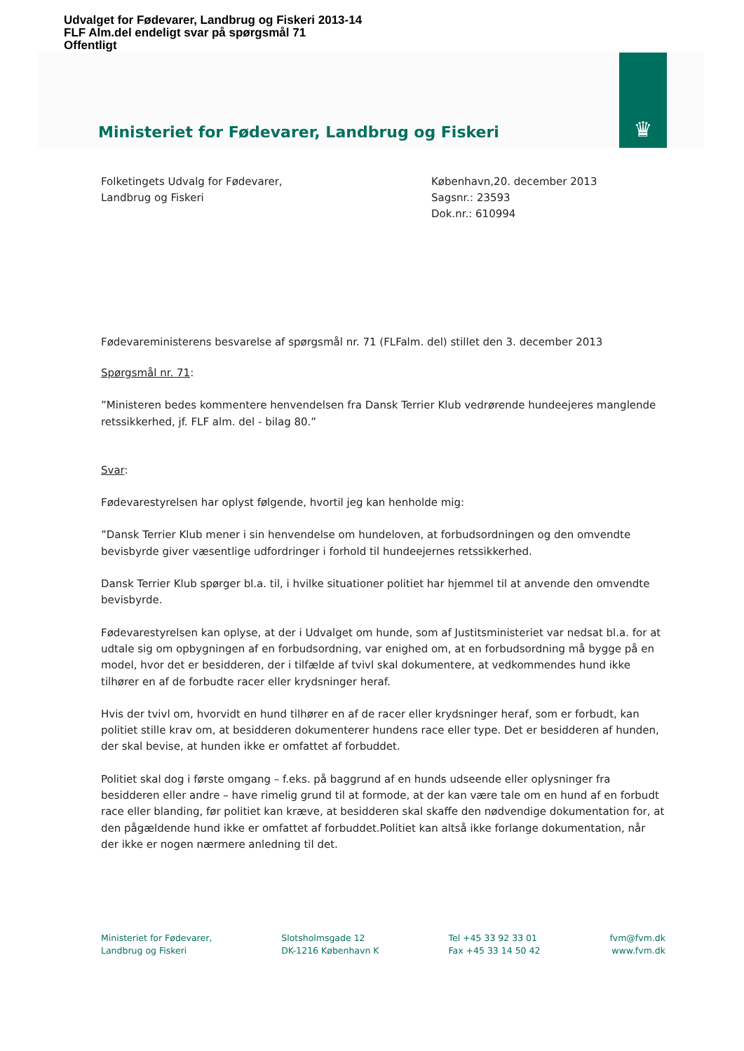Udvalget for Fødevarer, Landbrug og Fiskeri 2013-14
FLF Alm.del endeligt svar på spørgsmål 71
Offentligt
♛
Ministeriet for Fødevarer, Landbrug og Fiskeri
Folketingets Udvalg for Fødevarer,
Landbrug og Fiskeri
København,20. december 2013
Sagsnr.: 23593
Dok.nr.: 610994
Fødevareministerens besvarelse af spørgsmål nr. 71 (FLFalm. del) stillet den 3. december 2013
Spørgsmål nr. 71:
”Ministeren bedes kommentere henvendelsen fra Dansk Terrier Klub vedrørende hundeejeres manglende retssikkerhed, jf. FLF alm. del - bilag 80.”
Svar:
Fødevarestyrelsen har oplyst følgende, hvortil jeg kan henholde mig:
”Dansk Terrier Klub mener i sin henvendelse om hundeloven, at forbudsordningen og den omvendte bevisbyrde giver væsentlige udfordringer i forhold til hundeejernes retssikkerhed.
Dansk Terrier Klub spørger bl.a. til, i hvilke situationer politiet har hjemmel til at anvende den omvendte bevisbyrde.
Fødevarestyrelsen kan oplyse, at der i Udvalget om hunde, som af Justitsministeriet var nedsat bl.a. for at udtale sig om opbygningen af en forbudsordning, var enighed om, at en forbudsordning må bygge på en model, hvor det er besidderen, der i tilfælde af tvivl skal dokumentere, at vedkommendes hund ikke tilhører en af de forbudte racer eller krydsninger heraf.
Hvis der tvivl om, hvorvidt en hund tilhører en af de racer eller krydsninger heraf, som er forbudt, kan politiet stille krav om, at besidderen dokumenterer hundens race eller type. Det er besidderen af hunden, der skal bevise, at hunden ikke er omfattet af forbuddet.
Politiet skal dog i første omgang – f.eks. på baggrund af en hunds udseende eller oplysninger fra besidderen eller andre – have rimelig grund til at formode, at der kan være tale om en hund af en forbudt race eller blanding, før politiet kan kræve, at besidderen skal skaffe den nødvendige dokumentation for, at den pågældende hund ikke er omfattet af forbuddet.Politiet kan altså ikke forlange dokumentation, når der ikke er nogen nærmere anledning til det.
Ministeriet for Fødevarer,
Landbrug og Fiskeri
Slotsholmsgade 12
DK-1216 København K
Tel +45 33 92 33 01
Fax +45 33 14 50 42
fvm@fvm.dk
www.fvm.dk